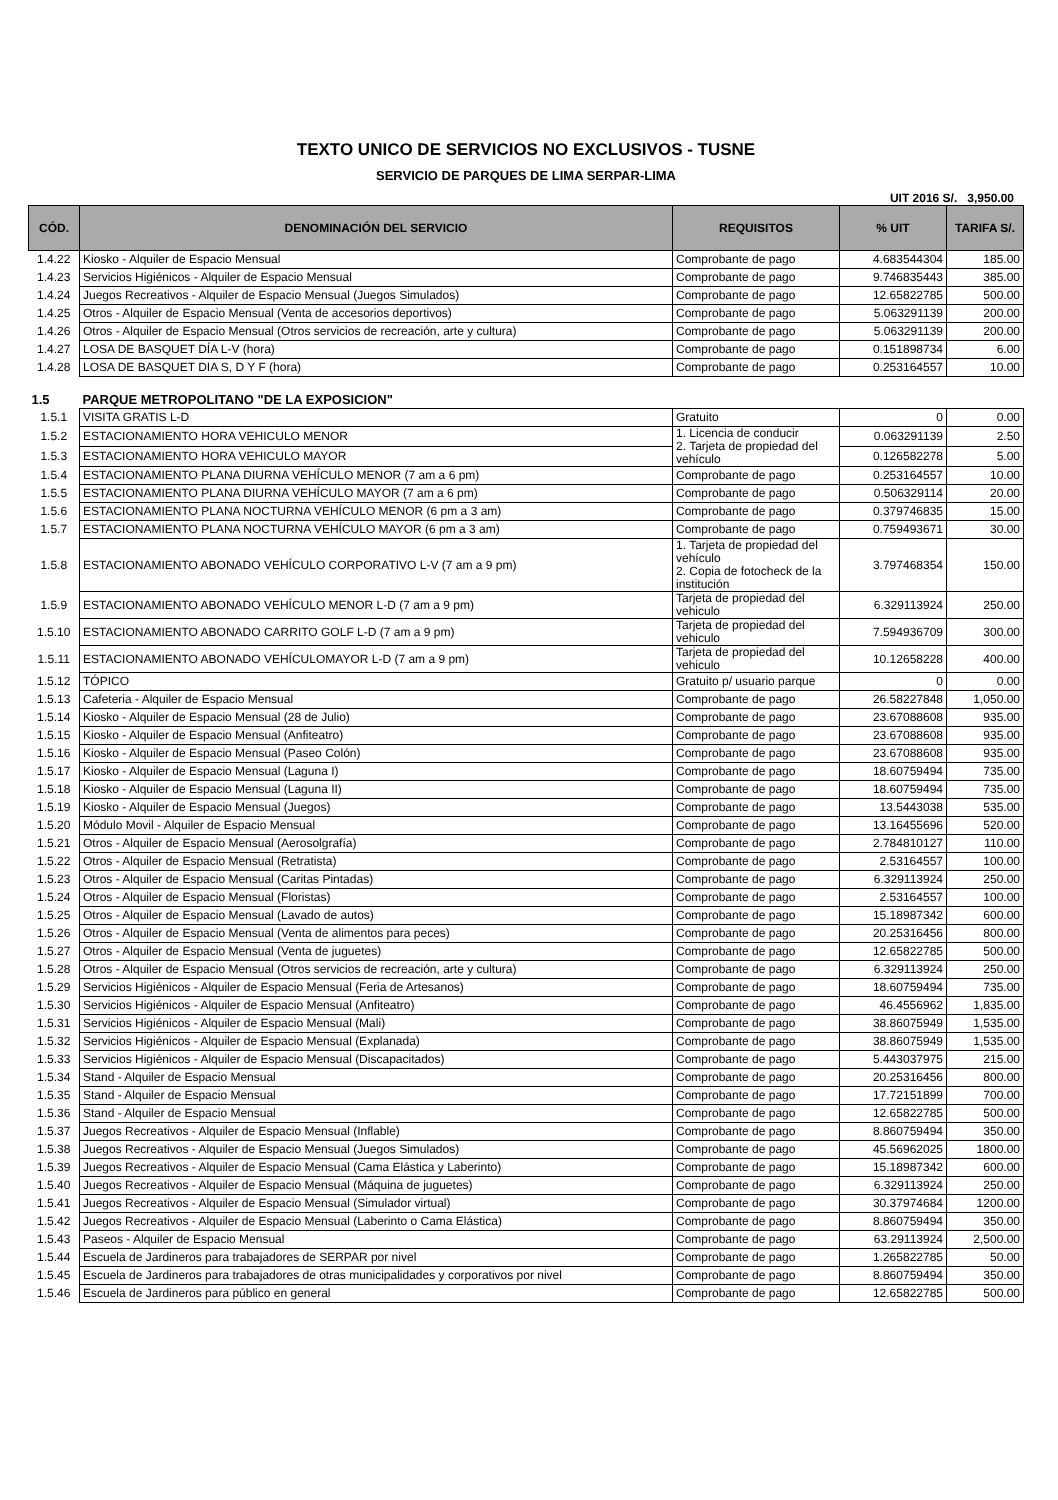TEXTO UNICO DE SERVICIOS NO EXCLUSIVOS - TUSNE
SERVICIO DE PARQUES DE LIMA SERPAR-LIMA
UIT 2016 S/. 3,950.00
| CÓD. | DENOMINACIÓN DEL SERVICIO | REQUISITOS | % UIT | TARIFA S/. |
| --- | --- | --- | --- | --- |
| 1.4.22 | Kiosko - Alquiler de Espacio Mensual | Comprobante de pago | 4.683544304 | 185.00 |
| 1.4.23 | Servicios Higiénicos - Alquiler de Espacio Mensual | Comprobante de pago | 9.746835443 | 385.00 |
| 1.4.24 | Juegos Recreativos - Alquiler de Espacio Mensual (Juegos Simulados) | Comprobante de pago | 12.65822785 | 500.00 |
| 1.4.25 | Otros - Alquiler de Espacio Mensual (Venta de accesorios deportivos) | Comprobante de pago | 5.063291139 | 200.00 |
| 1.4.26 | Otros - Alquiler de Espacio Mensual (Otros servicios de recreación, arte y cultura) | Comprobante de pago | 5.063291139 | 200.00 |
| 1.4.27 | LOSA DE BASQUET DÍA L-V (hora) | Comprobante de pago | 0.151898734 | 6.00 |
| 1.4.28 | LOSA DE BASQUET DIA S, D Y F (hora) | Comprobante de pago | 0.253164557 | 10.00 |
| 1.5 | PARQUE METROPOLITANO "DE LA EXPOSICION" | | | |
| 1.5.1 | VISITA GRATIS L-D | Gratuito | 0 | 0.00 |
| 1.5.2 | ESTACIONAMIENTO HORA VEHICULO MENOR | 1. Licencia de conducir 2. Tarjeta de propiedad del vehículo | 0.063291139 | 2.50 |
| 1.5.3 | ESTACIONAMIENTO HORA VEHICULO MAYOR | | 0.126582278 | 5.00 |
| 1.5.4 | ESTACIONAMIENTO PLANA DIURNA VEHÍCULO MENOR (7 am a 6 pm) | Comprobante de pago | 0.253164557 | 10.00 |
| 1.5.5 | ESTACIONAMIENTO PLANA DIURNA VEHÍCULO MAYOR (7 am a 6 pm) | Comprobante de pago | 0.506329114 | 20.00 |
| 1.5.6 | ESTACIONAMIENTO PLANA NOCTURNA VEHÍCULO MENOR (6 pm a 3 am) | Comprobante de pago | 0.379746835 | 15.00 |
| 1.5.7 | ESTACIONAMIENTO PLANA NOCTURNA VEHÍCULO MAYOR (6 pm a 3 am) | Comprobante de pago | 0.759493671 | 30.00 |
| 1.5.8 | ESTACIONAMIENTO ABONADO VEHÍCULO CORPORATIVO L-V (7 am a 9 pm) | 1. Tarjeta de propiedad del vehículo 2. Copia de fotocheck de la institución | 3.797468354 | 150.00 |
| 1.5.9 | ESTACIONAMIENTO ABONADO VEHÍCULO MENOR L-D (7 am a 9 pm) | Tarjeta de propiedad del vehiculo | 6.329113924 | 250.00 |
| 1.5.10 | ESTACIONAMIENTO ABONADO CARRITO GOLF L-D (7 am a 9 pm) | Tarjeta de propiedad del vehiculo | 7.594936709 | 300.00 |
| 1.5.11 | ESTACIONAMIENTO ABONADO VEHÍCULOMAYOR L-D (7 am a 9 pm) | Tarjeta de propiedad del vehiculo | 10.12658228 | 400.00 |
| 1.5.12 | TÓPICO | Gratuito p/ usuario parque | 0 | 0.00 |
| 1.5.13 | Cafeteria - Alquiler de Espacio Mensual | Comprobante de pago | 26.58227848 | 1,050.00 |
| 1.5.14 | Kiosko - Alquiler de Espacio Mensual (28 de Julio) | Comprobante de pago | 23.67088608 | 935.00 |
| 1.5.15 | Kiosko - Alquiler de Espacio Mensual (Anfiteatro) | Comprobante de pago | 23.67088608 | 935.00 |
| 1.5.16 | Kiosko - Alquiler de Espacio Mensual (Paseo Colón) | Comprobante de pago | 23.67088608 | 935.00 |
| 1.5.17 | Kiosko - Alquiler de Espacio Mensual (Laguna I) | Comprobante de pago | 18.60759494 | 735.00 |
| 1.5.18 | Kiosko - Alquiler de Espacio Mensual (Laguna II) | Comprobante de pago | 18.60759494 | 735.00 |
| 1.5.19 | Kiosko - Alquiler de Espacio Mensual (Juegos) | Comprobante de pago | 13.5443038 | 535.00 |
| 1.5.20 | Módulo Movil - Alquiler de Espacio Mensual | Comprobante de pago | 13.16455696 | 520.00 |
| 1.5.21 | Otros - Alquiler de Espacio Mensual (Aerosolgrafía) | Comprobante de pago | 2.784810127 | 110.00 |
| 1.5.22 | Otros - Alquiler de Espacio Mensual (Retratista) | Comprobante de pago | 2.53164557 | 100.00 |
| 1.5.23 | Otros - Alquiler de Espacio Mensual (Caritas Pintadas) | Comprobante de pago | 6.329113924 | 250.00 |
| 1.5.24 | Otros - Alquiler de Espacio Mensual (Floristas) | Comprobante de pago | 2.53164557 | 100.00 |
| 1.5.25 | Otros - Alquiler de Espacio Mensual (Lavado de autos) | Comprobante de pago | 15.18987342 | 600.00 |
| 1.5.26 | Otros - Alquiler de Espacio Mensual (Venta de alimentos para peces) | Comprobante de pago | 20.25316456 | 800.00 |
| 1.5.27 | Otros - Alquiler de Espacio Mensual (Venta de juguetes) | Comprobante de pago | 12.65822785 | 500.00 |
| 1.5.28 | Otros - Alquiler de Espacio Mensual (Otros servicios de recreación, arte y cultura) | Comprobante de pago | 6.329113924 | 250.00 |
| 1.5.29 | Servicios Higiénicos - Alquiler de Espacio Mensual (Feria de Artesanos) | Comprobante de pago | 18.60759494 | 735.00 |
| 1.5.30 | Servicios Higiénicos - Alquiler de Espacio Mensual (Anfiteatro) | Comprobante de pago | 46.4556962 | 1,835.00 |
| 1.5.31 | Servicios Higiénicos - Alquiler de Espacio Mensual (Mali) | Comprobante de pago | 38.86075949 | 1,535.00 |
| 1.5.32 | Servicios Higiénicos - Alquiler de Espacio Mensual (Explanada) | Comprobante de pago | 38.86075949 | 1,535.00 |
| 1.5.33 | Servicios Higiénicos - Alquiler de Espacio Mensual (Discapacitados) | Comprobante de pago | 5.443037975 | 215.00 |
| 1.5.34 | Stand - Alquiler de Espacio Mensual | Comprobante de pago | 20.25316456 | 800.00 |
| 1.5.35 | Stand - Alquiler de Espacio Mensual | Comprobante de pago | 17.72151899 | 700.00 |
| 1.5.36 | Stand - Alquiler de Espacio Mensual | Comprobante de pago | 12.65822785 | 500.00 |
| 1.5.37 | Juegos Recreativos - Alquiler de Espacio Mensual (Inflable) | Comprobante de pago | 8.860759494 | 350.00 |
| 1.5.38 | Juegos Recreativos - Alquiler de Espacio Mensual (Juegos Simulados) | Comprobante de pago | 45.56962025 | 1800.00 |
| 1.5.39 | Juegos Recreativos - Alquiler de Espacio Mensual (Cama Elástica y Laberinto) | Comprobante de pago | 15.18987342 | 600.00 |
| 1.5.40 | Juegos Recreativos - Alquiler de Espacio Mensual (Máquina de juguetes) | Comprobante de pago | 6.329113924 | 250.00 |
| 1.5.41 | Juegos Recreativos - Alquiler de Espacio Mensual (Simulador virtual) | Comprobante de pago | 30.37974684 | 1200.00 |
| 1.5.42 | Juegos Recreativos - Alquiler de Espacio Mensual (Laberinto o Cama Elástica) | Comprobante de pago | 8.860759494 | 350.00 |
| 1.5.43 | Paseos - Alquiler de Espacio Mensual | Comprobante de pago | 63.29113924 | 2,500.00 |
| 1.5.44 | Escuela de Jardineros para trabajadores de SERPAR por nivel | Comprobante de pago | 1.265822785 | 50.00 |
| 1.5.45 | Escuela de Jardineros para trabajadores de otras municipalidades y corporativos por nivel | Comprobante de pago | 8.860759494 | 350.00 |
| 1.5.46 | Escuela de Jardineros para público en general | Comprobante de pago | 12.65822785 | 500.00 |